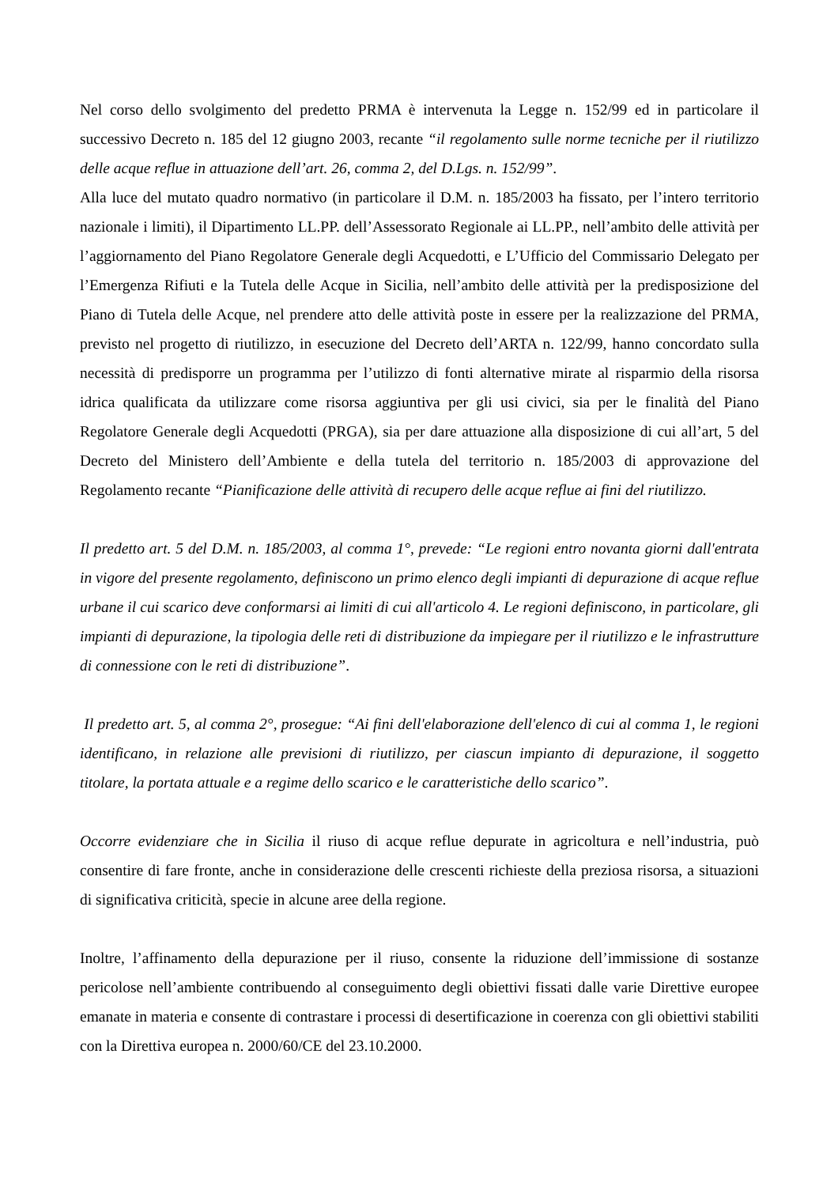Nel corso dello svolgimento del predetto PRMA è intervenuta la Legge n. 152/99 ed in particolare il successivo Decreto n. 185 del 12 giugno 2003, recante “il regolamento sulle norme tecniche per il riutilizzo delle acque reflue in attuazione dell’art. 26, comma 2, del D.Lgs. n. 152/99”.
Alla luce del mutato quadro normativo (in particolare il D.M. n. 185/2003 ha fissato, per l’intero territorio nazionale i limiti), il Dipartimento LL.PP. dell’Assessorato Regionale ai LL.PP., nell’ambito delle attività per l’aggiornamento del Piano Regolatore Generale degli Acquedotti, e L’Ufficio del Commissario Delegato per l’Emergenza Rifiuti e la Tutela delle Acque in Sicilia, nell’ambito delle attività per la predisposizione del Piano di Tutela delle Acque, nel prendere atto delle attività poste in essere per la realizzazione del PRMA, previsto nel progetto di riutilizzo, in esecuzione del Decreto dell’ARTA n. 122/99, hanno concordato sulla necessità di predisporre un programma per l’utilizzo di fonti alternative mirate al risparmio della risorsa idrica qualificata da utilizzare come risorsa aggiuntiva per gli usi civici, sia per le finalità del Piano Regolatore Generale degli Acquedotti (PRGA), sia per dare attuazione alla disposizione di cui all’art, 5 del Decreto del Ministero dell’Ambiente e della tutela del territorio n. 185/2003 di approvazione del Regolamento recante “Pianificazione delle attività di recupero delle acque reflue ai fini del riutilizzo.
Il predetto art. 5 del D.M. n. 185/2003, al comma 1°, prevede: “Le regioni entro novanta giorni dall'entrata in vigore del presente regolamento, definiscono un primo elenco degli impianti di depurazione di acque reflue urbane il cui scarico deve conformarsi ai limiti di cui all'articolo 4. Le regioni definiscono, in particolare, gli impianti di depurazione, la tipologia delle reti di distribuzione da impiegare per il riutilizzo e le infrastrutture di connessione con le reti di distribuzione”.
Il predetto art. 5, al comma 2°, prosegue: “Ai fini dell'elaborazione dell'elenco di cui al comma 1, le regioni identificano, in relazione alle previsioni di riutilizzo, per ciascun impianto di depurazione, il soggetto titolare, la portata attuale e a regime dello scarico e le caratteristiche dello scarico”.
Occorre evidenziare che in Sicilia il riuso di acque reflue depurate in agricoltura e nell’industria, può consentire di fare fronte, anche in considerazione delle crescenti richieste della preziosa risorsa, a situazioni di significativa criticità, specie in alcune aree della regione.
Inoltre, l’affinamento della depurazione per il riuso, consente la riduzione dell’immissione di sostanze pericolose nell’ambiente contribuendo al conseguimento degli obiettivi fissati dalle varie Direttive europee emanate in materia e consente di contrastare i processi di desertificazione in coerenza con gli obiettivi stabiliti con la Direttiva europea n. 2000/60/CE del 23.10.2000.